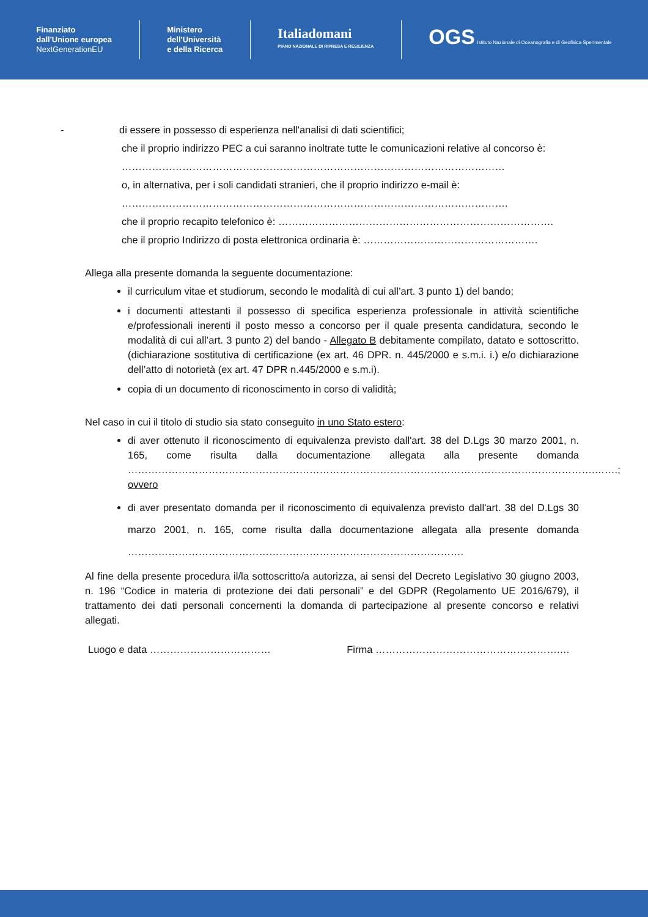Finanziato
dall'Unione europea
NextGenerationEU
Ministero
dell'Università
e della Ricerca
Italiadomani
PIANO NAZIONALE DI RIPRESA E RESILIENZA
OGS Istituto Nazionale di Oceanografia e di Geofisica Sperimentale
- di essere in possesso di esperienza nell'analisi di dati scientifici;
che il proprio indirizzo PEC a cui saranno inoltrate tutte le comunicazioni relative al concorso è:
……………………………………………………………………………………………………
o, in alternativa, per i soli candidati stranieri, che il proprio indirizzo e-mail è:
…………………………………………………………………………………………………….
che il proprio recapito telefonico è: ……………………………………………………………………….
che il proprio Indirizzo di posta elettronica ordinaria è: …………………………………………….
Allega alla presente domanda la seguente documentazione:
il curriculum vitae et studiorum, secondo le modalità di cui all’art. 3 punto 1) del bando;
i documenti attestanti il possesso di specifica esperienza professionale in attività scientifiche e/professionali inerenti il posto messo a concorso per il quale presenta candidatura, secondo le modalità di cui all’art. 3 punto 2) del bando - Allegato B debitamente compilato, datato e sottoscritto. (dichiarazione sostitutiva di certificazione (ex art. 46 DPR. n. 445/2000 e s.m.i. i.) e/o dichiarazione dell’atto di notorietà (ex art. 47 DPR n.445/2000 e s.m.i).
copia di un documento di riconoscimento in corso di validità;
Nel caso in cui il titolo di studio sia stato conseguito in uno Stato estero:
di aver ottenuto il riconoscimento di equivalenza previsto dall'art. 38 del D.Lgs 30 marzo 2001, n. 165, come risulta dalla documentazione allegata alla presente domanda ………………………………………………………………………………………………………………………….…….;
ovvero
di aver presentato domanda per il riconoscimento di equivalenza previsto dall'art. 38 del D.Lgs 30 marzo 2001, n. 165, come risulta dalla documentazione allegata alla presente domanda ……………………………………………………………………………………….
Al fine della presente procedura il/la sottoscritto/a autorizza, ai sensi del Decreto Legislativo 30 giugno 2003, n. 196 “Codice in materia di protezione dei dati personali” e del GDPR (Regolamento UE 2016/679), il trattamento dei dati personali concernenti la domanda di partecipazione al presente concorso e relativi allegati.
Luogo e data ……………………………… Firma ……………………………………………….…